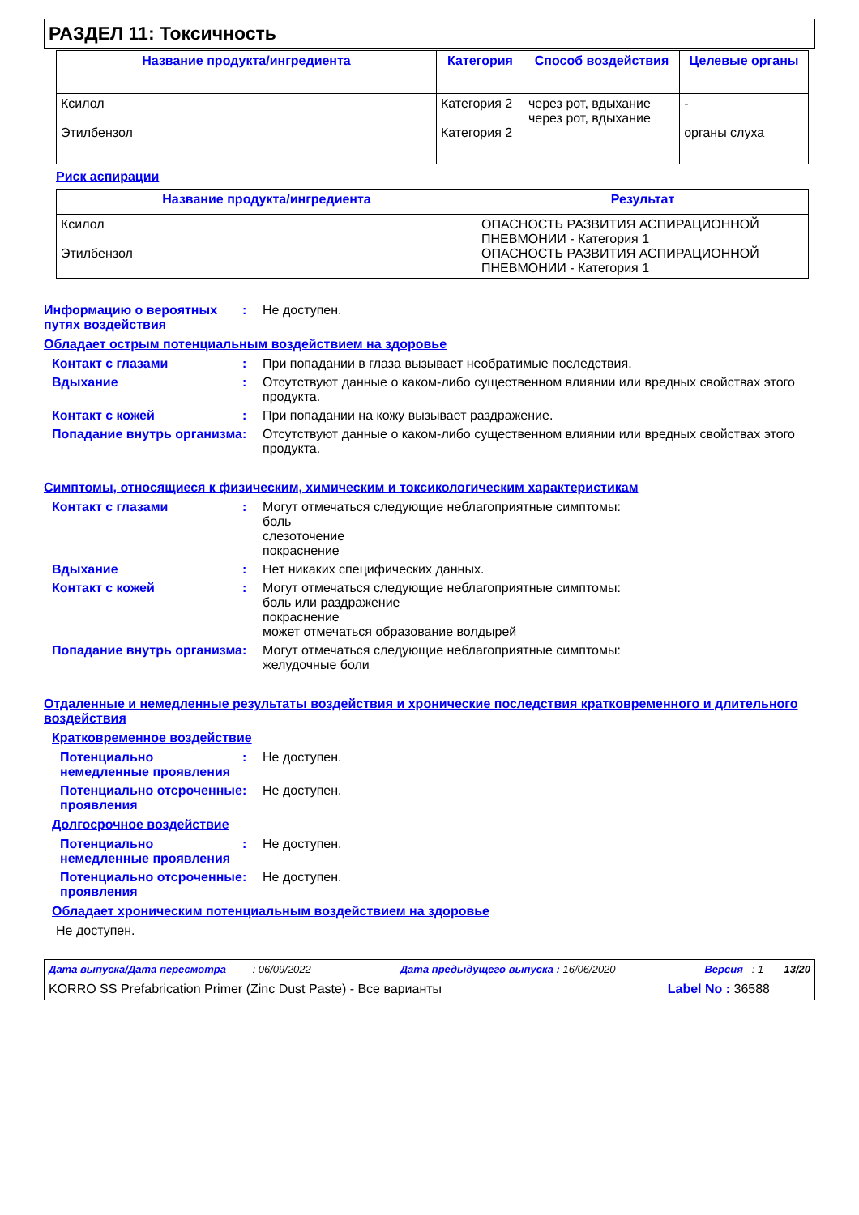РАЗДЕЛ 11: Токсичность
| Название продукта/ингредиента | Категория | Способ воздействия | Целевые органы |
| --- | --- | --- | --- |
| Ксилол Этилбензол | Категория 2 Категория 2 | через рот, вдыхание через рот, вдыхание | - органы слуха |
Риск аспирации
| Название продукта/ингредиента | Результат |
| --- | --- |
| Ксилол Этилбензол | ОПАСНОСТЬ РАЗВИТИЯ АСПИРАЦИОННОЙ ПНЕВМОНИИ - Категория 1 ОПАСНОСТЬ РАЗВИТИЯ АСПИРАЦИОННОЙ ПНЕВМОНИИ - Категория 1 |
Информацию о вероятных путях воздействия
: Не доступен.
Обладает острым потенциальным воздействием на здоровье
Контакт с глазами : При попадании в глаза вызывает необратимые последствия.
Вдыхание : Отсутствуют данные о каком-либо существенном влиянии или вредных свойствах этого продукта.
Контакт с кожей : При попадании на кожу вызывает раздражение.
Попадание внутрь организма
: Отсутствуют данные о каком-либо существенном влиянии или вредных свойствах этого продукта.
Симптомы, относящиеся к физическим, химическим и токсикологическим характеристикам
Контакт с глазами : Могут отмечаться следующие неблагоприятные симптомы:
боль
слезоточение
покраснение
Вдыхание : Нет никаких специфических данных.
Контакт с кожей : Могут отмечаться следующие неблагоприятные симптомы:
боль или раздражение
покраснение
может отмечаться образование волдырей
Попадание внутрь организма
: Могут отмечаться следующие неблагоприятные симптомы:
желудочные боли
Отдаленные и немедленные результаты воздействия и хронические последствия кратковременного и длительного воздействия
Кратковременное воздействие
Потенциально немедленные проявления
: Не доступен.
Потенциально отсроченные проявления
: Не доступен.
Долгосрочное воздействие
Потенциально немедленные проявления
: Не доступен.
Потенциально отсроченные проявления
: Не доступен.
Обладает хроническим потенциальным воздействием на здоровье
Не доступен.
Дата выпуска/Дата пересмотра : 06/09/2022 Дата предыдущего выпуска : 16/06/2020 Версия : 1 13/20
KORRO SS Prefabrication Primer (Zinc Dust Paste) - Все варианты Label No : 36588